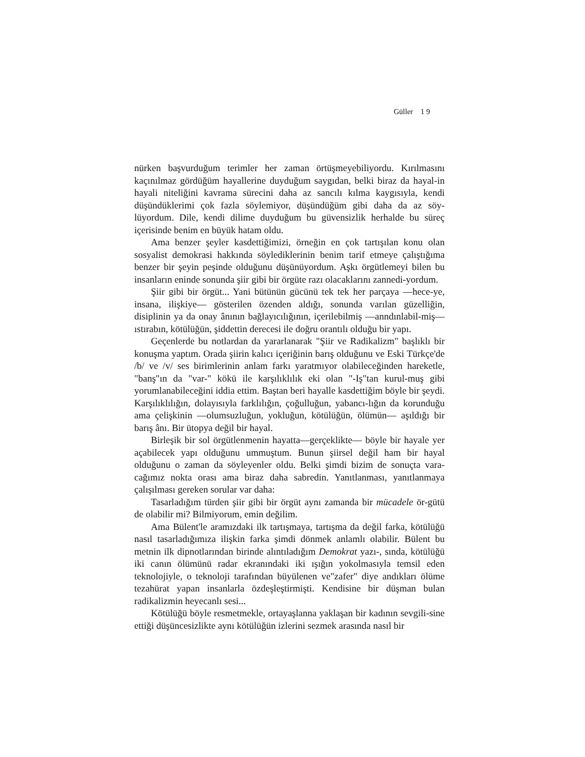Güller 1 9
nürken başvurduğum terimler her zaman örtüşmeyebiliyordu. Kırılmasını kaçınılmaz gördüğüm hayallerine duyduğum saygıdan, belki biraz da hayal-in hayali niteliğini kavrama sürecini daha az sancılı kılma kaygısıyla, kendi düşündüklerimi çok fazla söylemiyor, düşündüğüm gibi daha da az söy-lüyordum. Dile, kendi dilime duyduğum bu güvensizlik herhalde bu süreç içerisinde benim en büyük hatam oldu.
Ama benzer şeyler kasdettiğimizi, örneğin en çok tartışılan konu olan sosyalist demokrasi hakkında söylediklerinin benim tarif etmeye çalıştığıma benzer bir şeyin peşinde olduğunu düşünüyordum. Aşkı örgütlemeyi bilen bu insanların eninde sonunda şiir gibi bir örgüte razı olacaklarını zannedi-yordum.
Şiir gibi bir örgüt... Yani bütünün gücünü tek tek her parçaya —hece-ye, insana, ilişkiye— gösterilen özenden aldığı, sonunda varılan güzelliğin, disiplinin ya da onay ânının bağlayıcılığının, içerilebilmiş —anndınlabil-miş— ıstırabın, kötülüğün, şiddettin derecesi ile doğru orantılı olduğu bir yapı.
Geçenlerde bu notlardan da yararlanarak "Şiir ve Radikalizm" başlıklı bir konuşma yaptım. Orada şiirin kalıcı içeriğinin barış olduğunu ve Eski Türkçe'de /b/ ve /v/ ses birimlerinin anlam farkı yaratmıyor olabileceğinden hareketle, "banş"ın da "var-" kökü ile karşılıklılık eki olan "-Iş"tan kurul-muş gibi yorumlanabileceğini iddia ettim. Baştan beri hayalle kasdettiğim böyle bir şeydi. Karşılıklılığın, dolayısıyla farklılığın, çoğulluğun, yabancı-lığın da korunduğu ama çelişkinin —olumsuzluğun, yokluğun, kötülüğün, ölümün— aşıldığı bir barış ânı. Bir ütopya değil bir hayal.
Birleşik bir sol örgütlenmenin hayatta—gerçeklikte— böyle bir hayale yer açabilecek yapı olduğunu ummuştum. Bunun şiirsel değil ham bir hayal olduğunu o zaman da söyleyenler oldu. Belki şimdi bizim de sonuçta vara-cağımız nokta orası ama biraz daha sabredin. Yanıtlanması, yanıtlanmaya çalışılması gereken sorular var daha:
Tasarladığım türden şiir gibi bir örgüt aynı zamanda bir mücadele ör-gütü de olabilir mi? Bilmiyorum, emin değilim.
Ama Bülent'le aramızdaki ilk tartışmaya, tartışma da değil farka, kötülüğü nasıl tasarladığımıza ilişkin farka şimdi dönmek anlamlı olabilir. Bülent bu metnin ilk dipnotlarından birinde alıntıladığım Demokrat yazı-, sında, kötülüğü iki canın ölümünü radar ekranındaki iki ışığın yokolmasıyla temsil eden teknolojiyle, o teknoloji tarafından büyülenen ve"zafer" diye andıkları ölüme tezahürat yapan insanlarla özdeşleştirmişti. Kendisine bir düşman bulan radikalizmin heyecanlı sesi...
Kötülüğü böyle resmetmekle, ortayaşlanna yaklaşan bir kadının sevgili-sine ettiği düşüncesizlikte aynı kötülüğün izlerini sezmek arasında nasıl bir